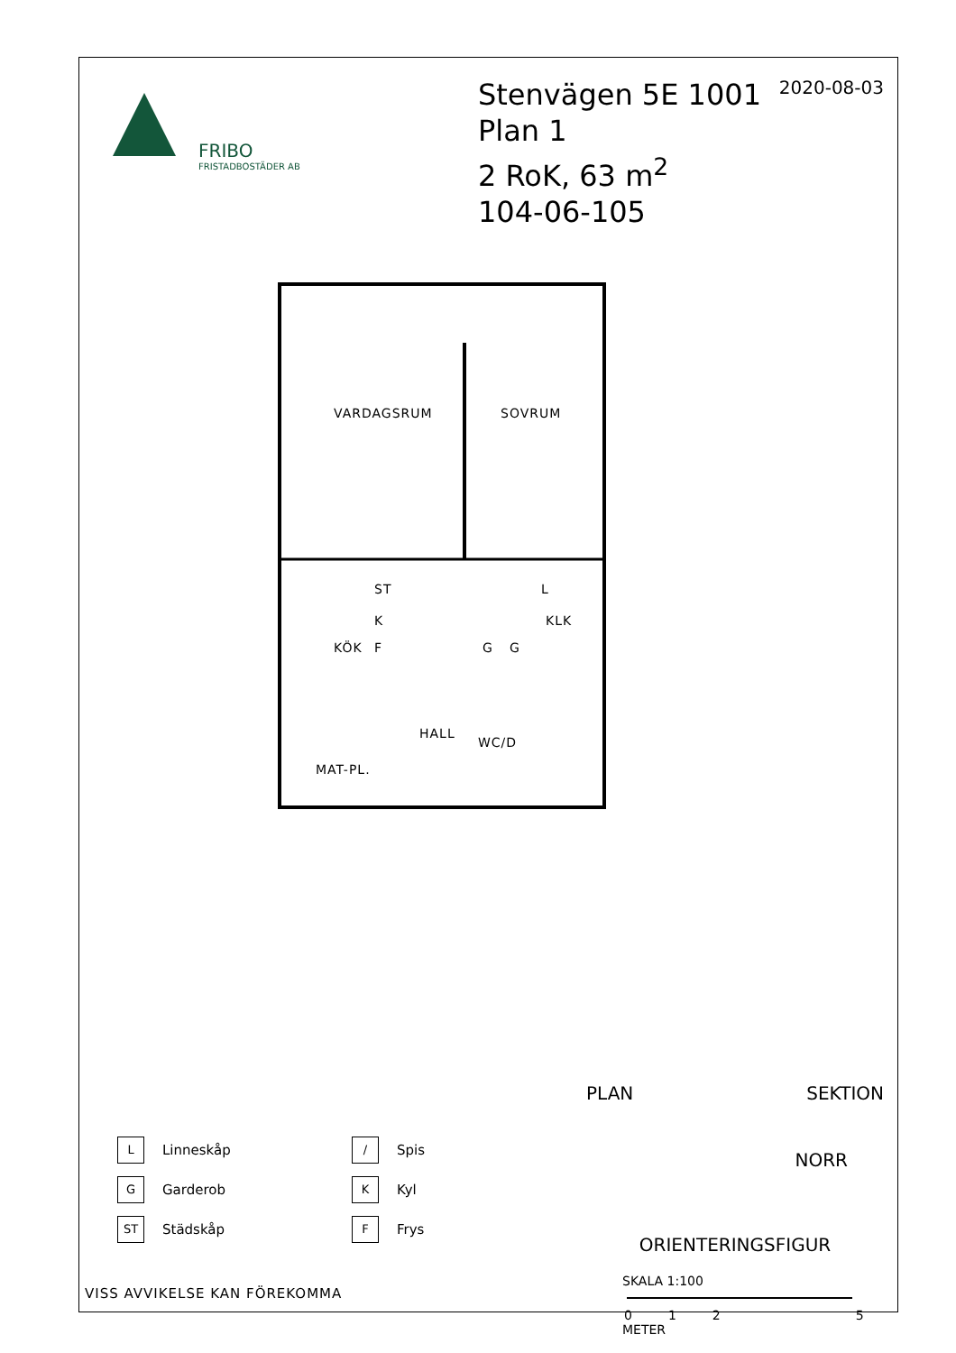FRIBO
FRISTADBOSTÄDER AB
Stenvägen 5E 1001
Plan 1
2 RoK, 63 m<sup>2</sup>
104-06-105
2020-08-03
VARDAGSRUM SOVRUM
ST L
K KLK
KÖK F G G
HALL
WC/D
MAT-PL.
PLAN SEKTION
NORR
ORIENTERINGSFIGUR
SKALA 1:100
0125
METER
L
Linneskåp
/
Spis
G
Garderob
K
Kyl
ST
Städskåp
F
Frys
VISS AVVIKELSE KAN FÖREKOMMA